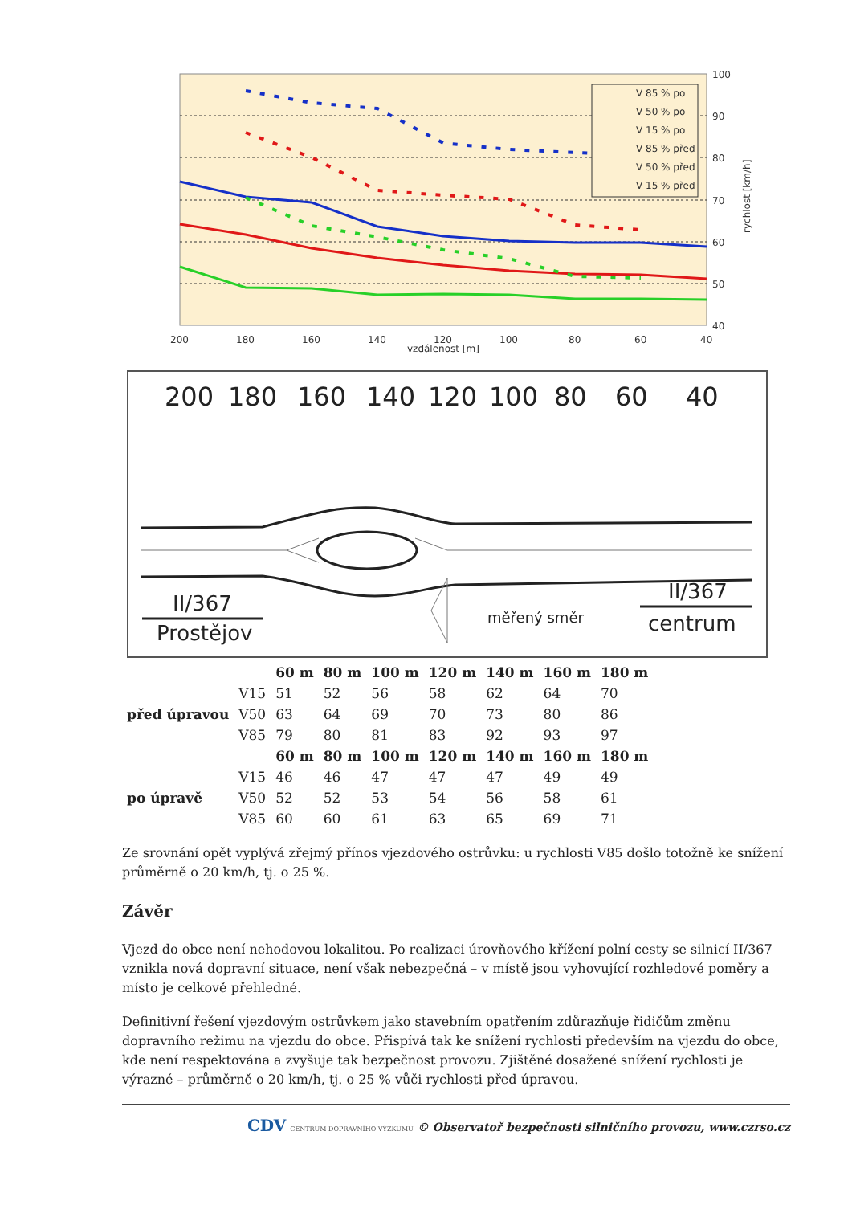100
90
80
70
60
50
40
200
180
160
140
120
100
80
60
40
vzdálenost [m]
rychlost [km/h]
V 85 % po
V 50 % po
V 15 % po
V 85 % před
V 50 % před
V 15 % před
200
180
160
140
120
100
80
60
40
II/367
Prostějov
II/367
centrum
měřený směr
| | | 60 m | 80 m | 100 m | 120 m | 140 m | 160 m | 180 m |
| --- | --- | --- | --- | --- | --- | --- | --- | --- |
| před úpravou | V15 | 51 | 52 | 56 | 58 | 62 | 64 | 70 |
| | V50 | 63 | 64 | 69 | 70 | 73 | 80 | 86 |
| | V85 | 79 | 80 | 81 | 83 | 92 | 93 | 97 |
| | | 60 m | 80 m | 100 m | 120 m | 140 m | 160 m | 180 m |
| po úpravě | V15 | 46 | 46 | 47 | 47 | 47 | 49 | 49 |
| | V50 | 52 | 52 | 53 | 54 | 56 | 58 | 61 |
| | V85 | 60 | 60 | 61 | 63 | 65 | 69 | 71 |
Ze srovnání opět vyplývá zřejmý přínos vjezdového ostrůvku: u rychlosti V85 došlo totožně ke snížení průměrně o 20 km/h, tj. o 25 %.
Závěr
Vjezd do obce není nehodovou lokalitou. Po realizaci úrovňového křížení polní cesty se silnicí II/367 vznikla nová dopravní situace, není však nebezpečná – v místě jsou vyhovující rozhledové poměry a místo je celkově přehledné.
Definitivní řešení vjezdovým ostrůvkem jako stavebním opatřením zdůrazňuje řidičům změnu dopravního režimu na vjezdu do obce. Přispívá tak ke snížení rychlosti především na vjezdu do obce, kde není respektována a zvyšuje tak bezpečnost provozu. Zjištěné dosažené snížení rychlosti je výrazné – průměrně o 20 km/h, tj. o 25 % vůči rychlosti před úpravou.
CDV CENTRUM DOPRAVNÍHO VÝZKUMU © Observatoř bezpečnosti silničního provozu, www.czrso.cz